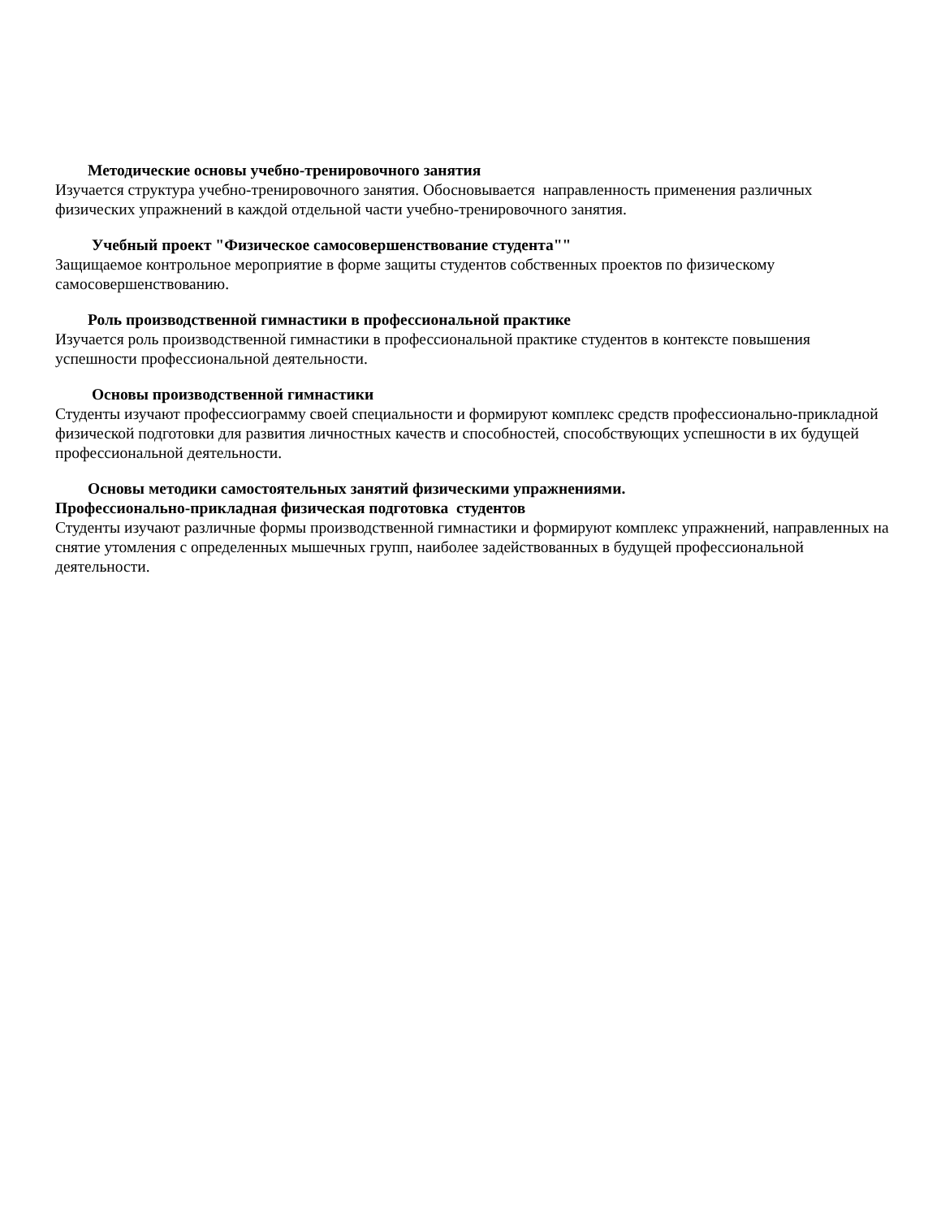Методические основы учебно-тренировочного занятия
Изучается структура учебно-тренировочного занятия. Обосновывается направленность применения различных физических упражнений в каждой отдельной части учебно-тренировочного занятия.
Учебный проект "Физическое самосовершенствование студента""
Защищаемое контрольное мероприятие в форме защиты студентов собственных проектов по физическому самосовершенствованию.
Роль производственной гимнастики в профессиональной практике
Изучается роль производственной гимнастики в профессиональной практике студентов в контексте повышения успешности профессиональной деятельности.
Основы производственной гимнастики
Студенты изучают профессиограмму своей специальности и формируют комплекс средств профессионально-прикладной физической подготовки для развития личностных качеств и способностей, способствующих успешности в их будущей профессиональной деятельности.
Основы методики самостоятельных занятий физическими упражнениями.
Профессионально-прикладная физическая подготовка студентов
Студенты изучают различные формы производственной гимнастики и формируют комплекс упражнений, направленных на снятие утомления с определенных мышечных групп, наиболее задействованных в будущей профессиональной деятельности.